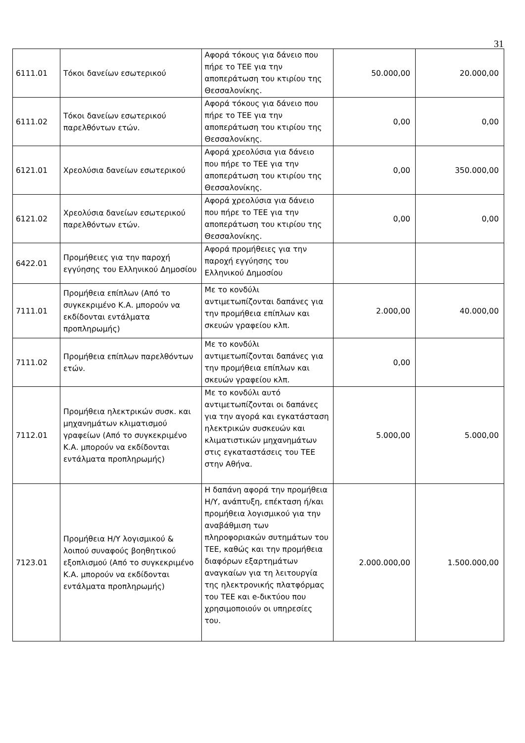31
| 6111.01 | Τόκοι δανείων εσωτερικού | Αφορά τόκους για δάνειο που πήρε το ΤΕΕ για την αποπεράτωση του κτιρίου της Θεσσαλονίκης. | 50.000,00 | 20.000,00 |
| 6111.02 | Τόκοι δανείων εσωτερικού παρελθόντων ετών. | Αφορά τόκους για δάνειο που πήρε το ΤΕΕ για την αποπεράτωση του κτιρίου της Θεσσαλονίκης. | 0,00 | 0,00 |
| 6121.01 | Χρεολύσια δανείων εσωτερικού | Αφορά χρεολύσια για δάνειο που πήρε το ΤΕΕ για την αποπεράτωση του κτιρίου της Θεσσαλονίκης. | 0,00 | 350.000,00 |
| 6121.02 | Χρεολύσια δανείων εσωτερικού παρελθόντων ετών. | Αφορά χρεολύσια για δάνειο που πήρε το ΤΕΕ για την αποπεράτωση του κτιρίου της Θεσσαλονίκης. | 0,00 | 0,00 |
| 6422.01 | Προμήθειες για την παροχή εγγύησης του Ελληνικού Δημοσίου | Αφορά προμήθειες για την παροχή εγγύησης του Ελληνικού Δημοσίου | | |
| 7111.01 | Προμήθεια επίπλων (Από το συγκεκριμένο Κ.Α. μπορούν να εκδίδονται εντάλματα προπληρωμής) | Με το κονδύλι αντιμετωπίζονται δαπάνες για την προμήθεια επίπλων και σκευών γραφείου κλπ. | 2.000,00 | 40.000,00 |
| 7111.02 | Προμήθεια επίπλων παρελθόντων ετών. | Με το κονδύλι αντιμετωπίζονται δαπάνες για την προμήθεια επίπλων και σκευών γραφείου κλπ. | 0,00 | |
| 7112.01 | Προμήθεια ηλεκτρικών συσκ. και μηχανημάτων κλιματισμού γραφείων (Από το συγκεκριμένο Κ.Α. μπορούν να εκδίδονται εντάλματα προπληρωμής) | Με το κονδύλι αυτό αντιμετωπίζονται οι δαπάνες για την αγορά και εγκατάσταση ηλεκτρικών συσκευών και κλιματιστικών μηχανημάτων στις εγκαταστάσεις του ΤΕΕ στην Αθήνα. | 5.000,00 | 5.000,00 |
| 7123.01 | Προμήθεια Η/Υ λογισμικού & λοιπού συναφούς βοηθητικού εξοπλισμού (Από το συγκεκριμένο Κ.Α. μπορούν να εκδίδονται εντάλματα προπληρωμής) | Η δαπάνη αφορά την προμήθεια Η/Υ, ανάπτυξη, επέκταση ή/και προμήθεια λογισμικού για την αναβάθμιση των πληροφοριακών συτημάτων του ΤΕΕ, καθώς και την προμήθεια διαφόρων εξαρτημάτων αναγκαίων για τη λειτουργία της ηλεκτρονικής πλατφόρμας του ΤΕΕ και e-δικτύου που χρησιμοποιούν οι υπηρεσίες του. | 2.000.000,00 | 1.500.000,00 |